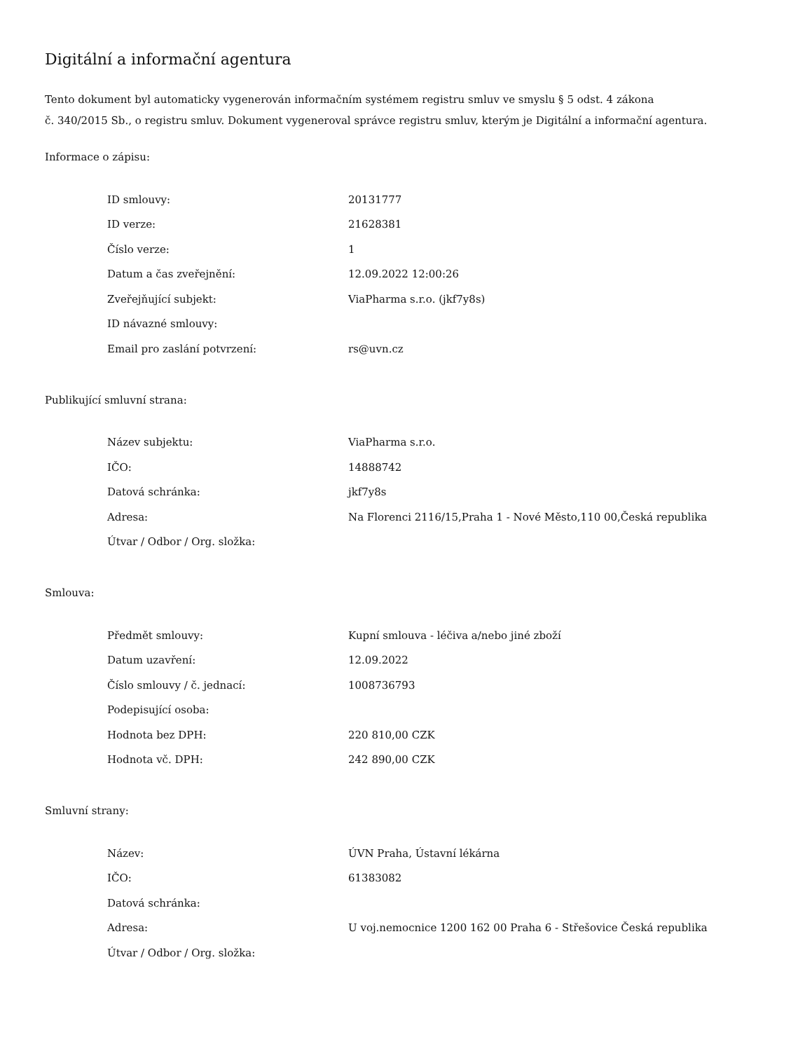Digitální a informační agentura
Tento dokument byl automaticky vygenerován informačním systémem registru smluv ve smyslu § 5 odst. 4 zákona
č. 340/2015 Sb., o registru smluv. Dokument vygeneroval správce registru smluv, kterým je Digitální a informační agentura.
Informace o zápisu:
| ID smlouvy: | 20131777 |
| ID verze: | 21628381 |
| Číslo verze: | 1 |
| Datum a čas zveřejnění: | 12.09.2022 12:00:26 |
| Zveřejňující subjekt: | ViaPharma s.r.o. (jkf7y8s) |
| ID návazné smlouvy: | |
| Email pro zaslání potvrzení: | rs@uvn.cz |
Publikující smluvní strana:
| Název subjektu: | ViaPharma s.r.o. |
| IČO: | 14888742 |
| Datová schránka: | jkf7y8s |
| Adresa: | Na Florenci 2116/15,Praha 1 - Nové Město,110 00,Česká republika |
| Útvar / Odbor / Org. složka: | |
Smlouva:
| Předmět smlouvy: | Kupní smlouva - léčiva a/nebo jiné zboží |
| Datum uzavření: | 12.09.2022 |
| Číslo smlouvy / č. jednací: | 1008736793 |
| Podepisující osoba: | |
| Hodnota bez DPH: | 220 810,00 CZK |
| Hodnota vč. DPH: | 242 890,00 CZK |
Smluvní strany:
| Název: | ÚVN Praha, Ústavní lékárna |
| IČO: | 61383082 |
| Datová schránka: | |
| Adresa: | U voj.nemocnice 1200 162 00 Praha 6 - Střešovice Česká republika |
| Útvar / Odbor / Org. složka: | |